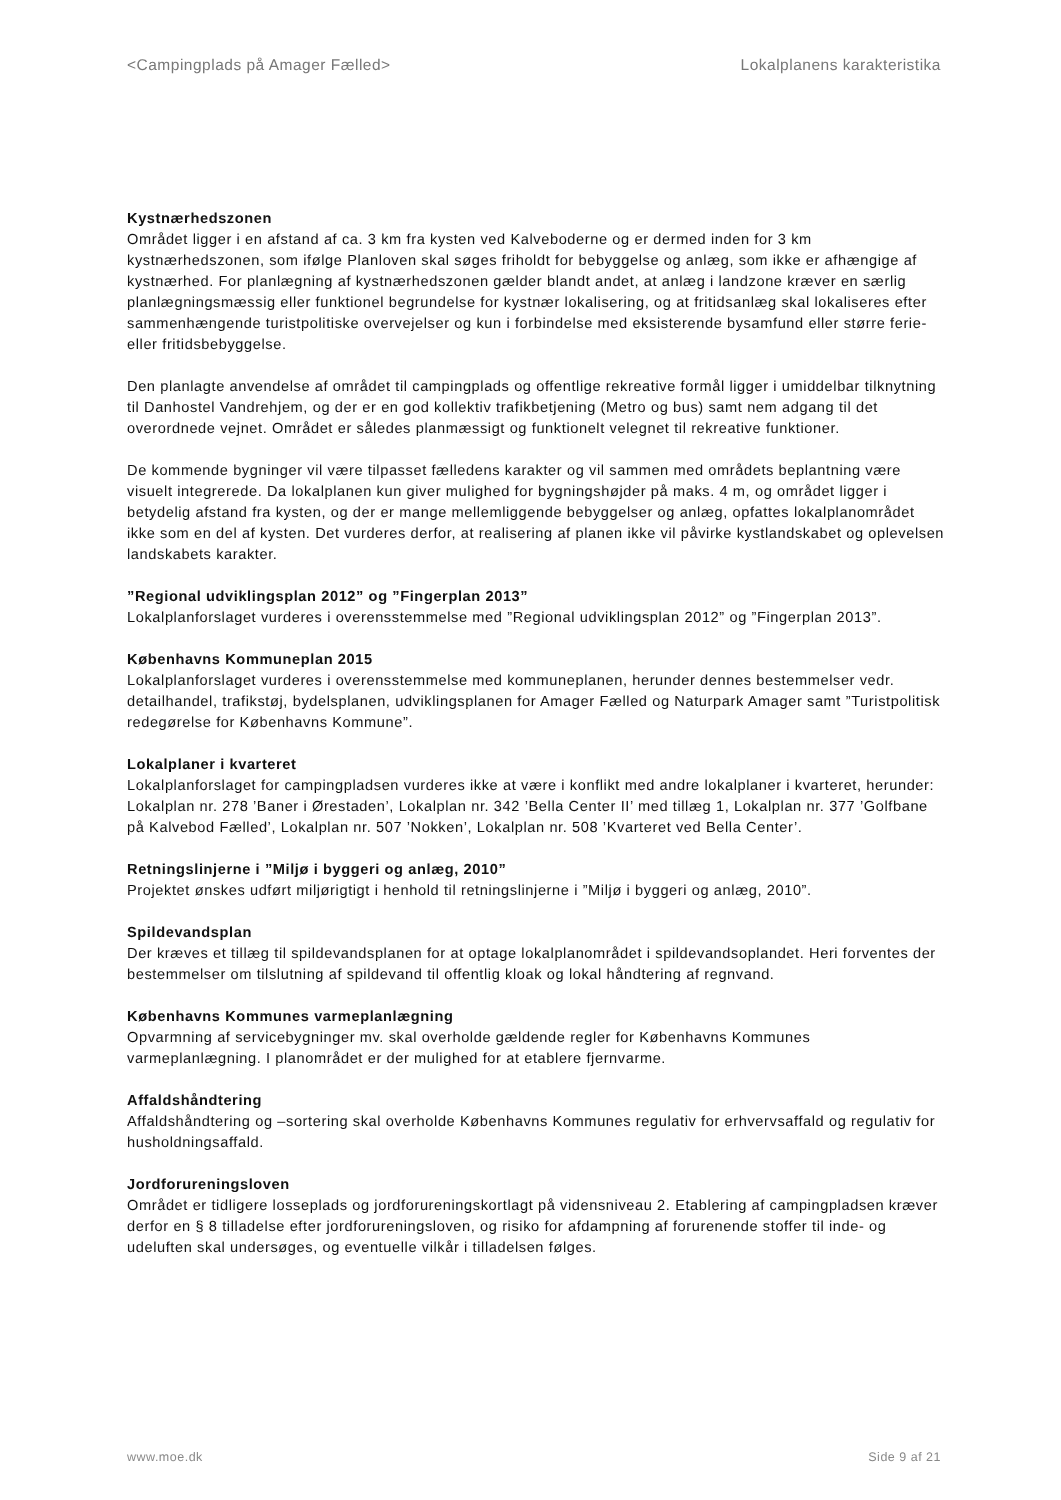<Campingplads på Amager Fælled> Lokalplanens karakteristika
Kystnærhedszonen
Området ligger i en afstand af ca. 3 km fra kysten ved Kalveboderne og er dermed inden for 3 km kystnærhedszonen, som ifølge Planloven skal søges friholdt for bebyggelse og anlæg, som ikke er afhængige af kystnærhed. For planlægning af kystnærhedszonen gælder blandt andet, at anlæg i landzone kræver en særlig planlægningsmæssig eller funktionel begrundelse for kystnær lokalisering, og at fritidsanlæg skal lokaliseres efter sammenhængende turistpolitiske overvejelser og kun i forbindelse med eksisterende bysamfund eller større ferie- eller fritidsbebyggelse.
Den planlagte anvendelse af området til campingplads og offentlige rekreative formål ligger i umiddelbar tilknytning til Danhostel Vandrehjem, og der er en god kollektiv trafikbetjening (Metro og bus) samt nem adgang til det overordnede vejnet. Området er således planmæssigt og funktionelt velegnet til rekreative funktioner.
De kommende bygninger vil være tilpasset fælledens karakter og vil sammen med områdets beplantning være visuelt integrerede. Da lokalplanen kun giver mulighed for bygningshøjder på maks. 4 m, og området ligger i betydelig afstand fra kysten, og der er mange mellemliggende bebyggelser og anlæg, opfattes lokalplanområdet ikke som en del af kysten. Det vurderes derfor, at realisering af planen ikke vil påvirke kystlandskabet og oplevelsen landskabets karakter.
”Regional udviklingsplan 2012” og ”Fingerplan 2013”
Lokalplanforslaget vurderes i overensstemmelse med ”Regional udviklingsplan 2012” og ”Fingerplan 2013”.
Københavns Kommuneplan 2015
Lokalplanforslaget vurderes i overensstemmelse med kommuneplanen, herunder dennes bestemmelser vedr. detailhandel, trafikstøj, bydelsplanen, udviklingsplanen for Amager Fælled og Naturpark Amager samt ”Turistpolitisk redegørelse for Københavns Kommune”.
Lokalplaner i kvarteret
Lokalplanforslaget for campingpladsen vurderes ikke at være i konflikt med andre lokalplaner i kvarteret, herunder: Lokalplan nr. 278 ’Baner i Ørestaden’, Lokalplan nr. 342 ’Bella Center II’ med tillæg 1, Lokalplan nr. 377 ’Golfbane på Kalvebod Fælled’, Lokalplan nr. 507 ’Nokken’, Lokalplan nr. 508 ’Kvarteret ved Bella Center’.
Retningslinjerne i ”Miljø i byggeri og anlæg, 2010”
Projektet ønskes udført miljørigtigt i henhold til retningslinjerne i ”Miljø i byggeri og anlæg, 2010”.
Spildevandsplan
Der kræves et tillæg til spildevandsplanen for at optage lokalplanområdet i spildevandsoplandet. Heri forventes der bestemmelser om tilslutning af spildevand til offentlig kloak og lokal håndtering af regnvand.
Københavns Kommunes varmeplanlægning
Opvarmning af servicebygninger mv. skal overholde gældende regler for Københavns Kommunes varmeplanlægning. I planområdet er der mulighed for at etablere fjernvarme.
Affaldshåndtering
Affaldshåndtering og –sortering skal overholde Københavns Kommunes regulativ for erhvervsaffald og regulativ for husholdningsaffald.
Jordforureningsloven
Området er tidligere losseplads og jordforureningskortlagt på vidensniveau 2. Etablering af campingpladsen kræver derfor en § 8 tilladelse efter jordforureningsloven, og risiko for afdampning af forurenende stoffer til inde- og udeluften skal undersøges, og eventuelle vilkår i tilladelsen følges.
www.moe.dk Side 9 af 21